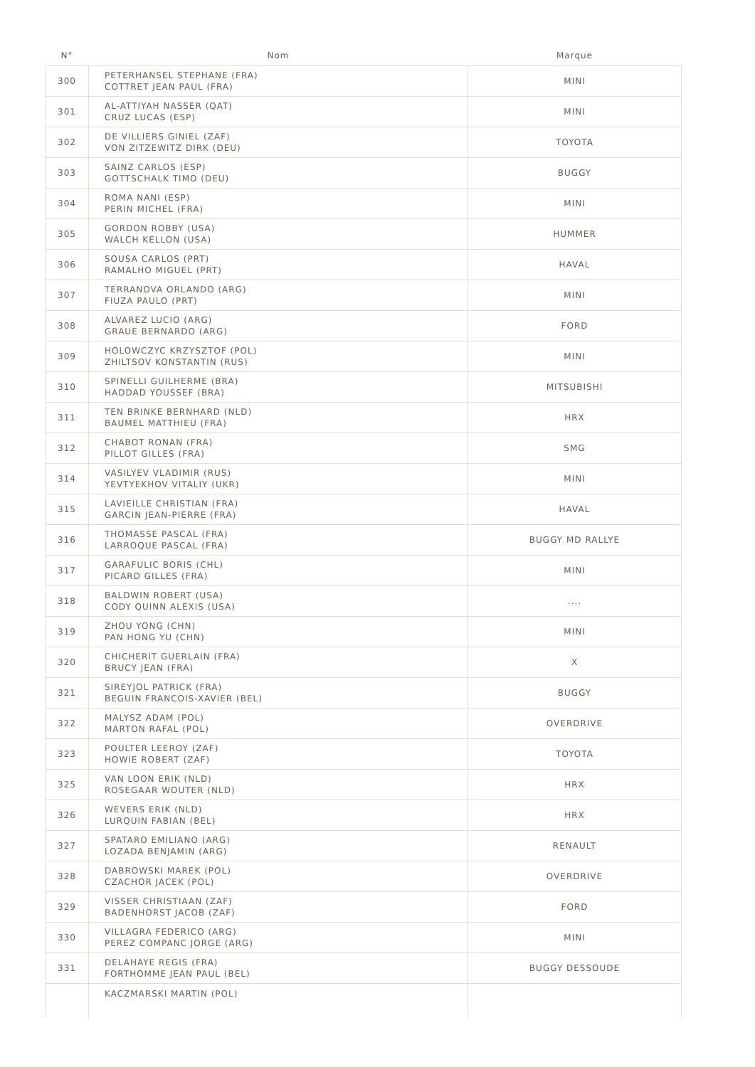| N° | Nom | Marque |
| --- | --- | --- |
| 300 | PETERHANSEL STEPHANE (FRA) COTTRET JEAN PAUL (FRA) | MINI |
| 301 | AL-ATTIYAH NASSER (QAT) CRUZ LUCAS (ESP) | MINI |
| 302 | DE VILLIERS GINIEL (ZAF) VON ZITZEWITZ DIRK (DEU) | TOYOTA |
| 303 | SAINZ CARLOS (ESP) GOTTSCHALK TIMO (DEU) | BUGGY |
| 304 | ROMA NANI (ESP) PERIN MICHEL (FRA) | MINI |
| 305 | GORDON ROBBY (USA) WALCH KELLON (USA) | HUMMER |
| 306 | SOUSA CARLOS (PRT) RAMALHO MIGUEL (PRT) | HAVAL |
| 307 | TERRANOVA ORLANDO (ARG) FIUZA PAULO (PRT) | MINI |
| 308 | ALVAREZ LUCIO (ARG) GRAUE BERNARDO (ARG) | FORD |
| 309 | HOLOWCZYC KRZYSZTOF (POL) ZHILTSOV KONSTANTIN (RUS) | MINI |
| 310 | SPINELLI GUILHERME (BRA) HADDAD YOUSSEF (BRA) | MITSUBISHI |
| 311 | TEN BRINKE BERNHARD (NLD) BAUMEL MATTHIEU (FRA) | HRX |
| 312 | CHABOT RONAN (FRA) PILLOT GILLES (FRA) | SMG |
| 314 | VASILYEV VLADIMIR (RUS) YEVTYEKHOV VITALIY (UKR) | MINI |
| 315 | LAVIEILLE CHRISTIAN (FRA) GARCIN JEAN-PIERRE (FRA) | HAVAL |
| 316 | THOMASSE PASCAL (FRA) LARROQUE PASCAL (FRA) | BUGGY MD RALLYE |
| 317 | GARAFULIC BORIS (CHL) PICARD GILLES (FRA) | MINI |
| 318 | BALDWIN ROBERT (USA) CODY QUINN ALEXIS (USA) | .... |
| 319 | ZHOU YONG (CHN) PAN HONG YU (CHN) | MINI |
| 320 | CHICHERIT GUERLAIN (FRA) BRUCY JEAN (FRA) | X |
| 321 | SIREYJOL PATRICK (FRA) BEGUIN FRANCOIS-XAVIER (BEL) | BUGGY |
| 322 | MALYSZ ADAM (POL) MARTON RAFAL (POL) | OVERDRIVE |
| 323 | POULTER LEEROY (ZAF) HOWIE ROBERT (ZAF) | TOYOTA |
| 325 | VAN LOON ERIK (NLD) ROSEGAAR WOUTER (NLD) | HRX |
| 326 | WEVERS ERIK (NLD) LURQUIN FABIAN (BEL) | HRX |
| 327 | SPATARO EMILIANO (ARG) LOZADA BENJAMIN (ARG) | RENAULT |
| 328 | DABROWSKI MAREK (POL) CZACHOR JACEK (POL) | OVERDRIVE |
| 329 | VISSER CHRISTIAAN (ZAF) BADENHORST JACOB (ZAF) | FORD |
| 330 | VILLAGRA FEDERICO (ARG) PEREZ COMPANC JORGE (ARG) | MINI |
| 331 | DELAHAYE REGIS (FRA) FORTHOMME JEAN PAUL (BEL) | BUGGY DESSOUDE |
| | KACZMARSKI MARTIN (POL) | |